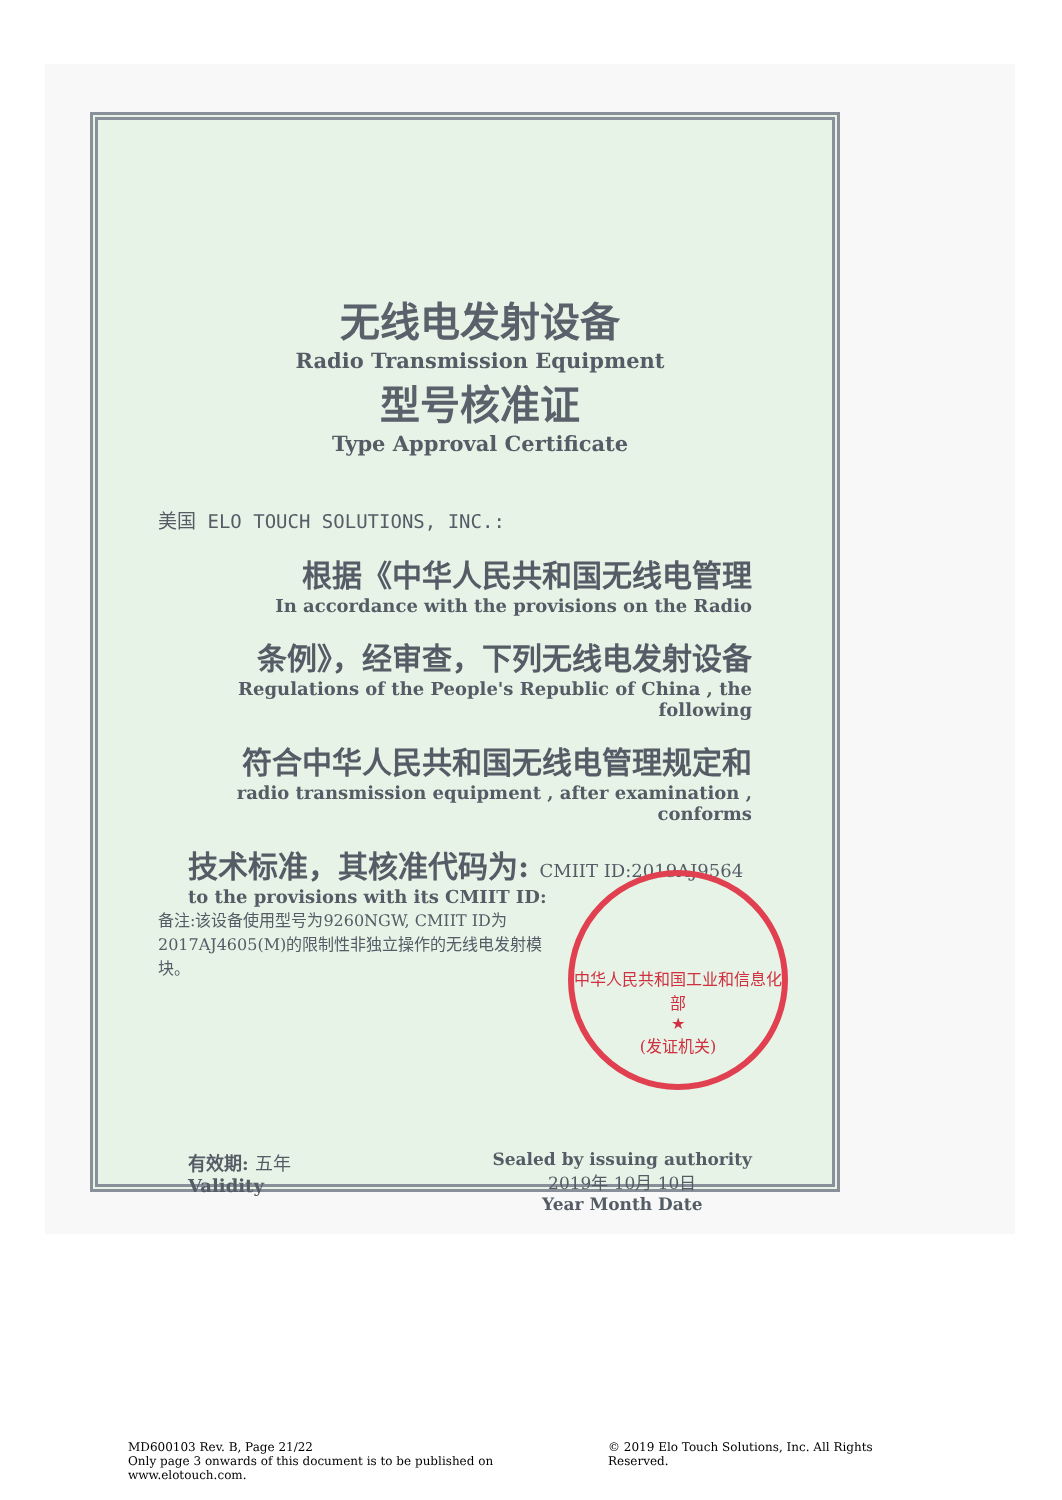无线电发射设备
Radio Transmission Equipment
型号核准证
Type Approval Certificate
美国 ELO TOUCH SOLUTIONS, INC.:
根据《中华人民共和国无线电管理
In accordance with the provisions on the Radio
条例》，经审查，下列无线电发射设备
Regulations of the People's Republic of China , the following
符合中华人民共和国无线电管理规定和
radio transmission equipment , after examination , conforms
技术标准，其核准代码为: CMIIT ID:2019AJ9564
to the provisions with its CMIIT ID:
备注:该设备使用型号为9260NGW, CMIIT ID为2017AJ4605(M)的限制性非独立操作的无线电发射模块。
中华人民共和国工业和信息化部
★
(发证机关)
有效期: 五年
Validity
Sealed by issuing authority
2019年 10月 10日
Year Month Date
MD600103 Rev. B, Page 21/22
Only page 3 onwards of this document is to be published on www.elotouch.com.
© 2019 Elo Touch Solutions, Inc. All Rights Reserved.